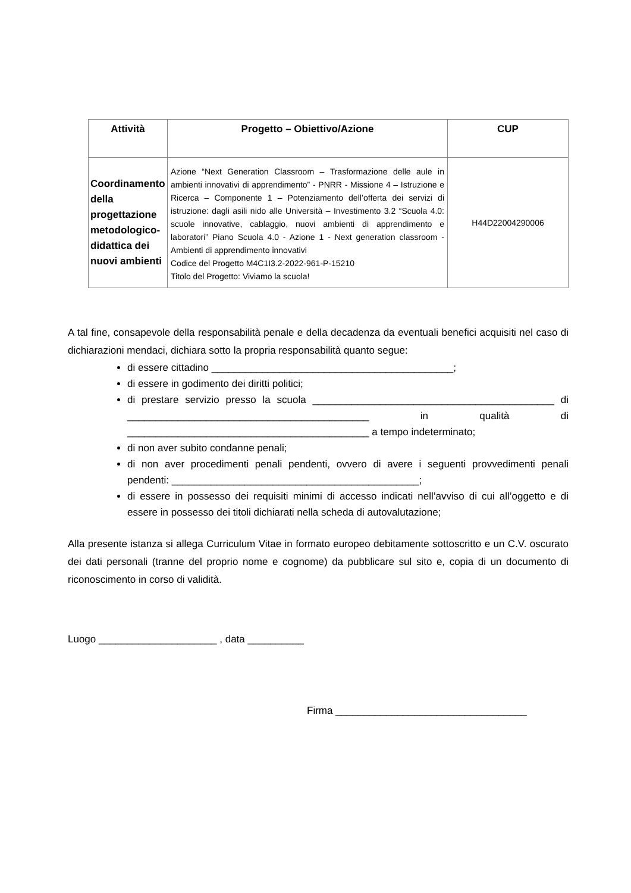| Attività | Progetto – Obiettivo/Azione | CUP |
| --- | --- | --- |
| Coordinamento della progettazione metodologico-didattica dei nuovi ambienti | Azione “Next Generation Classroom – Trasformazione delle aule in ambienti innovativi di apprendimento” - PNRR - Missione 4 – Istruzione e Ricerca – Componente 1 – Potenziamento dell’offerta dei servizi di istruzione: dagli asili nido alle Università – Investimento 3.2 “Scuola 4.0: scuole innovative, cablaggio, nuovi ambienti di apprendimento e laboratori” Piano Scuola 4.0 - Azione 1 - Next generation classroom - Ambienti di apprendimento innovativi Codice del Progetto M4C1I3.2-2022-961-P-15210 Titolo del Progetto: Viviamo la scuola! | H44D22004290006 |
A tal fine, consapevole della responsabilità penale e della decadenza da eventuali benefici acquisiti nel caso di dichiarazioni mendaci, dichiara sotto la propria responsabilità quanto segue:
di essere cittadino ___________________________________________;
di essere in godimento dei diritti politici;
di prestare servizio presso la scuola ___________________________________________ di ___________________________________________ in qualità di ___________________________________________ a tempo indeterminato;
di non aver subito condanne penali;
di non aver procedimenti penali pendenti, ovvero di avere i seguenti provvedimenti penali pendenti: ____________________________________________;
di essere in possesso dei requisiti minimi di accesso indicati nell’avviso di cui all’oggetto e di essere in possesso dei titoli dichiarati nella scheda di autovalutazione;
Alla presente istanza si allega Curriculum Vitae in formato europeo debitamente sottoscritto e un C.V. oscurato dei dati personali (tranne del proprio nome e cognome) da pubblicare sul sito e, copia di un documento di riconoscimento in corso di validità.
Luogo _____________________ , data __________
Firma __________________________________